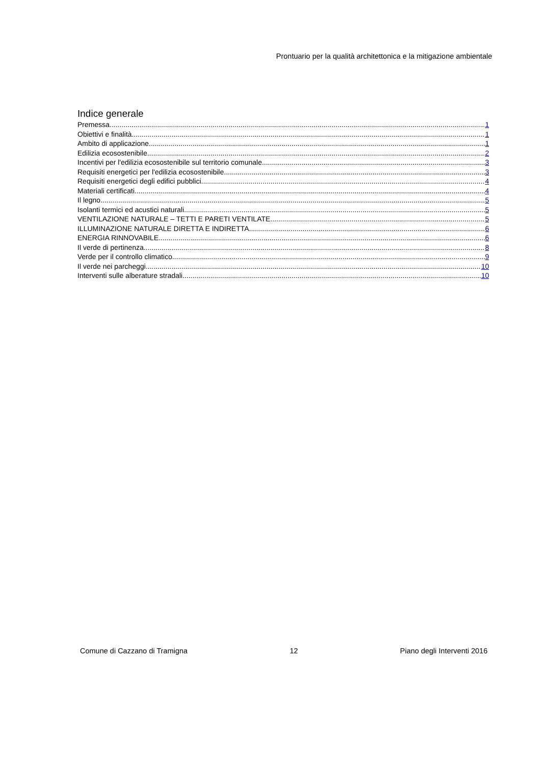Prontuario per la qualità architettonica e la mitigazione ambientale
Indice generale
Premessa 1
Obiettivi e finalità 1
Ambito di applicazione 1
Edilizia ecosostenibile 2
Incentivi per l'edilizia ecosostenibile sul territorio comunale 3
Requisiti energetici per l'edilizia ecosostenibile 3
Requisiti energetici degli edifici pubblici 4
Materiali certificati 4
Il legno 5
Isolanti termici ed acustici naturali 5
VENTILAZIONE NATURALE – TETTI E PARETI VENTILATE 5
ILLUMINAZIONE NATURALE DIRETTA E INDIRETTA 6
ENERGIA RINNOVABILE 6
Il verde di pertinenza 8
Verde per il controllo climatico 9
Il verde nei parcheggi 10
Interventi sulle alberature stradali 10
Comune di Cazzano di Tramigna 12 Piano degli Interventi 2016